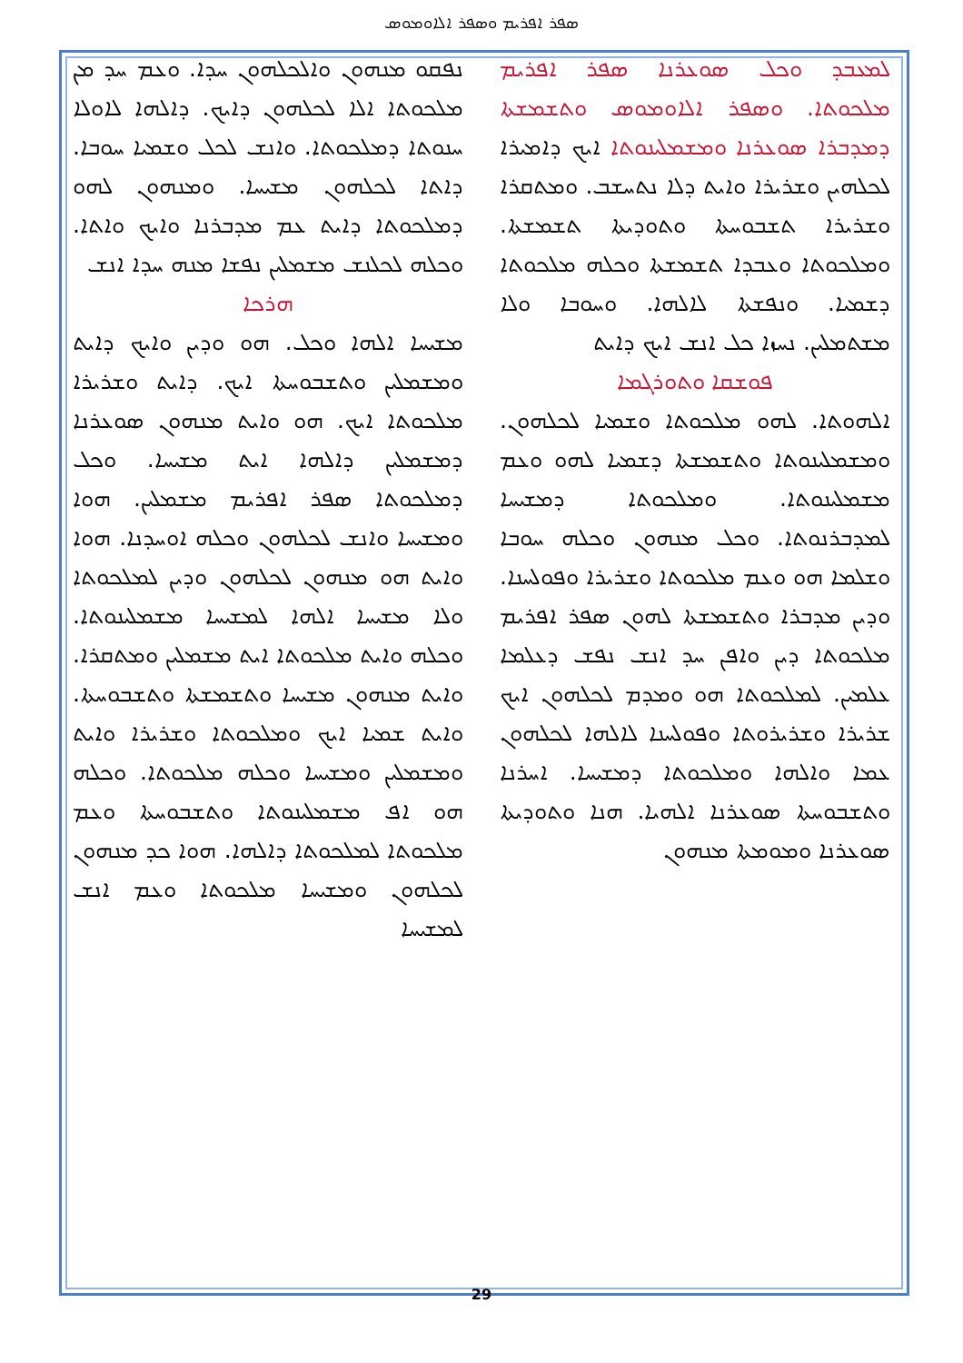ܣܦܪ ܐܦܪܝܡ ܘܣܦܪ ܐܠܐܘܡܘܣ
ܠܡܥܒܕ ܘܟܠ ܣܘܥܪܢܐ ܣܦܪ ܐܦܪܝܡ ܡܠܟܘܬܐ. ܘܣܦܪ ܐܠܐܘܡܘܣ ܘܬܫܡܫܬܐ ܕܡܕܒܪܐ ܣܘܥܪܢܐ ܘܡܫܡܠܝܢܘܬܐ ܐܝܟ ܕܐܡܝܪܐ ܠܟܠܗܝܢ ܘܫܪܝܪܐ ܘܐܝܬ ܕܠܐ ܢܬܚܫܒ. ܘܡܬܩܪܐ ܘܫܪܝܪܐ ܬܫܒܘܚܬܐ ܘܬܘܕܝܬܐ ܬܫܡܫܬܐ. ܘܡܠܟܘܬܐ ܘܥܒܕܐ ܬܫܡܫܬܐ ܘܟܠܗ ܡܠܟܘܬܐ ܕܫܡܝܐ. ܘܢܦܫܬܐ ܠܐܠܗܐ. ܘܚܘܒܐ ܘܠܐ ܡܫܬܡܠܝܢ. ܢܚܙܐ ܟܠ ܐܢܫ ܐܝܟ ܕܐܝܬ
ܦܘܫܩܐ ܘܬܘܪܓܡܐ
ܐܠܗܘܬܐ. ܠܗܘ ܡܠܟܘܬܐ ܘܫܡܝܐ ܠܟܠܗܘܢ. ܘܡܫܡܠܝܢܘܬܐ ܘܬܫܡܫܬܐ ܕܫܡܝܐ ܠܗܘ ܘܥܡ ܡܫܡܠܝܢܘܬܐ. ܘܡܠܟܘܬܐ ܕܡܫܝܚܐ ܠܡܕܒܪܢܘܬܐ. ܘܟܠ ܡܢܗܘܢ ܘܟܠܗ ܚܘܒܐ ܘܫܠܡܐ ܗܘ ܘܥܡ ܡܠܟܘܬܐ ܘܫܪܝܪܐ ܘܦܘܠܚܢܐ. ܘܕܝܢ ܡܕܒܪܐ ܘܬܫܡܫܬܐ ܠܗܘܢ ܣܦܪ ܐܦܪܝܡ ܡܠܟܘܬܐ ܕܝܢ ܘܐܦܢ ܚܕ ܐܢܫ ܢܦܫ ܕܥܠܡܐ ܥܠܡܝܢ. ܠܡܠܟܘܬܐ ܗܘ ܘܡܕܡ ܠܟܠܗܘܢ ܐܝܟ ܫܪܝܪܐ ܘܫܪܝܪܘܬܐ ܘܦܘܠܚܢܐ ܠܐܠܗܐ ܠܟܠܗܘܢ ܥܡܐ ܘܐܠܗܐ ܘܡܠܟܘܬܐ ܕܡܫܝܚܐ. ܐܚܪܢܐ ܘܬܫܒܘܚܬܐ ܣܘܥܪܢܐ ܐܠܗܝܐ. ܗܢܐ ܘܬܘܕܝܬܐ ܣܘܥܪܢܐ ܘܡܘܡܬܐ ܡܢܗܘܢ
ܢܦܩܘ ܡܢܗܘܢ ܘܐܠܟܠܗܘܢ ܚܕܐ. ܘܥܡ ܚܕ ܡܢ ܡܠܟܘܬܐ ܐܠܐ ܠܟܠܗܘܢ ܕܐܝܟ. ܕܐܠܗܐ ܠܐܘܠܐ ܚܢܘܬܐ ܕܡܠܟܘܬܐ. ܘܐܢܫ ܠܟܠ ܘܫܡܝܐ ܚܘܒܐ. ܕܐܬܐ ܠܟܠܗܘܢ ܡܫܝܚܐ. ܘܡܢܗܘܢ ܠܗܘ ܕܡܠܟܘܬܐ ܕܐܝܬ ܥܡ ܡܕܒܪܢܐ ܘܐܝܟ ܘܐܬܐ. ܘܟܠܗ ܠܟܠܢܫ ܡܫܡܠܝܢ ܢܦܫܐ ܡܢܗ ܚܕܐ ܐܢܫ
ܗܪܟܐ
ܡܫܝܚܐ ܐܠܗܐ ܘܟܠ. ܗܘ ܘܕܝܢ ܘܐܝܟ ܕܐܝܬ ܘܡܫܡܠܝܢ ܘܬܫܒܘܚܬܐ ܐܝܟ. ܕܐܝܬ ܘܫܪܝܪܐ ܡܠܟܘܬܐ ܐܝܟ. ܗܘ ܘܐܝܬ ܡܢܗܘܢ ܣܘܥܪܢܐ ܕܡܫܡܠܝܢ ܕܐܠܗܐ ܐܝܬ ܡܫܝܚܐ. ܘܟܠ ܕܡܠܟܘܬܐ ܣܦܪ ܐܦܪܝܡ ܡܫܡܠܝܢ. ܗܘܐ ܘܡܫܝܚܐ ܘܐܢܫ ܠܟܠܗܘܢ ܘܟܠܗ ܐܘܚܕܢܐ. ܗܘܐ ܘܐܝܬ ܗܘ ܡܢܗܘܢ ܠܟܠܗܘܢ ܘܕܝܢ ܠܡܠܟܘܬܐ ܘܠܐ ܡܫܝܚܐ ܐܠܗܐ ܠܡܫܝܚܐ ܡܫܡܠܝܢܘܬܐ. ܘܟܠܗ ܘܐܝܬ ܡܠܟܘܬܐ ܐܝܬ ܡܫܡܠܝܢ ܘܡܬܩܪܐ. ܘܐܝܬ ܡܢܗܘܢ ܡܫܝܚܐ ܘܬܫܡܫܬܐ ܘܬܫܒܘܚܬܐ. ܘܐܝܬ ܫܡܝܐ ܐܝܟ ܘܡܠܟܘܬܐ ܘܫܪܝܪܐ ܘܐܝܬ ܘܡܫܡܠܝܢ ܘܡܫܝܚܐ ܘܟܠܗ ܡܠܟܘܬܐ. ܘܟܠܗ ܗܘ ܐܦ ܡܫܡܠܝܢܘܬܐ ܘܬܫܒܘܚܬܐ ܘܥܡ ܡܠܟܘܬܐ ܠܡܠܟܘܬܐ ܕܐܠܗܐ. ܗܘܐ ܟܕ ܡܢܗܘܢ ܠܟܠܗܘܢ ܘܡܫܝܚܐ ܡܠܟܘܬܐ ܘܥܡ ܐܢܫ ܠܡܫܝܚܐ
29